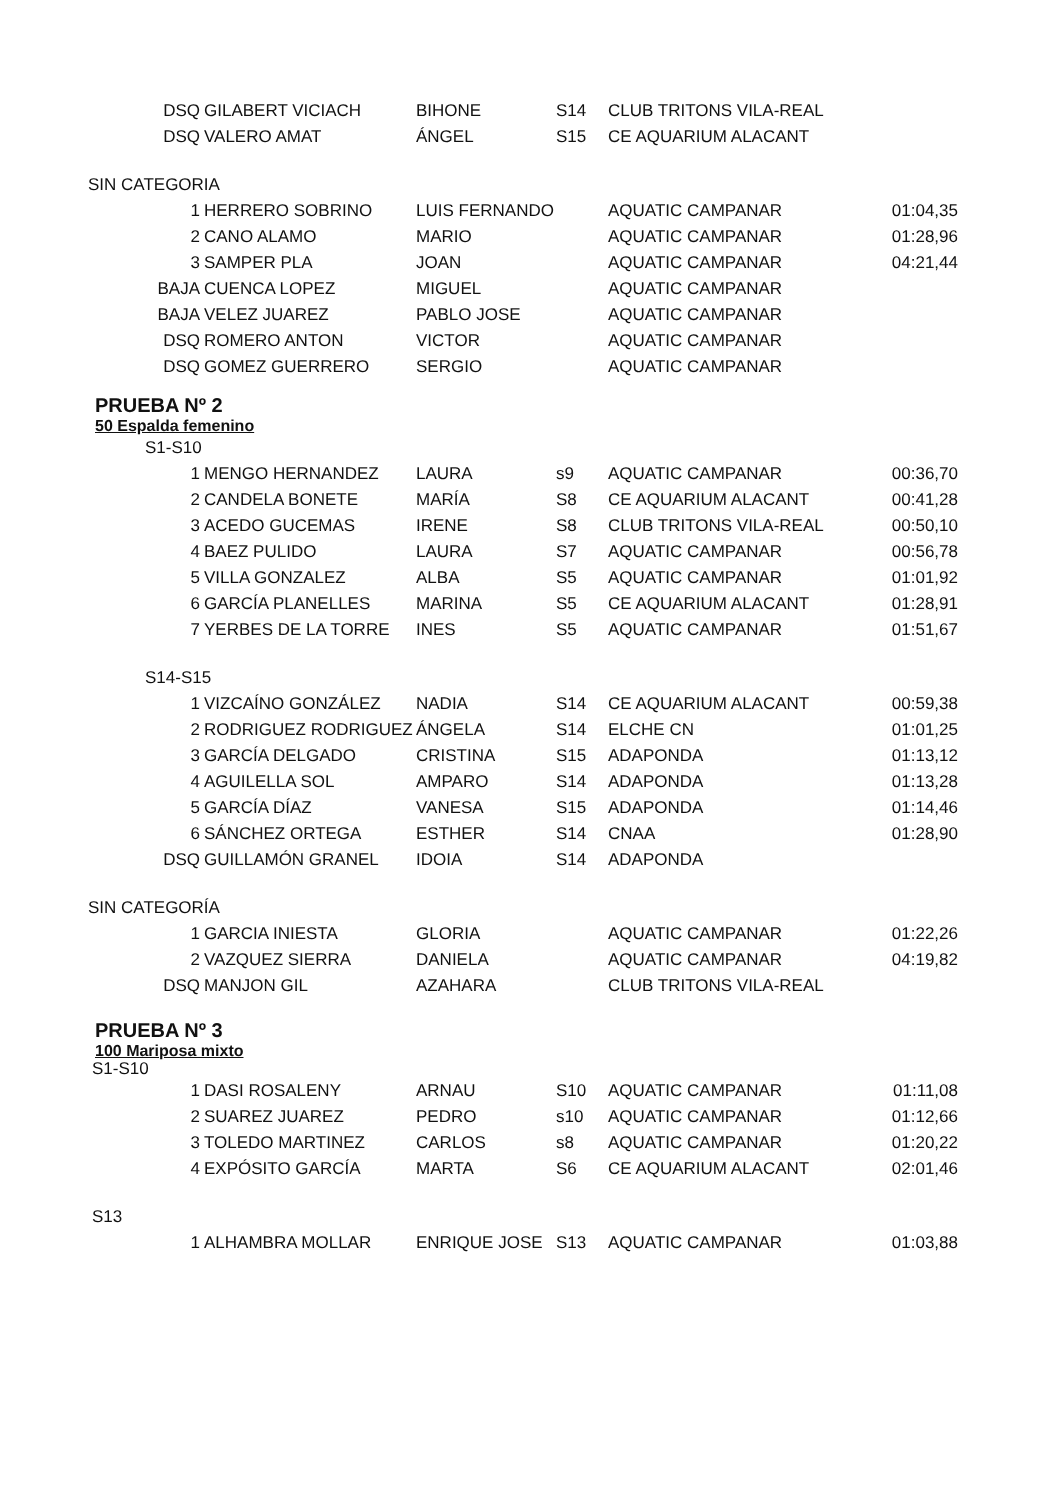| DSQ | GILABERT VICIACH | BIHONE | S14 | CLUB TRITONS VILA-REAL | |
| DSQ | VALERO AMAT | ÁNGEL | S15 | CE AQUARIUM ALACANT | |
SIN CATEGORIA
| 1 | HERRERO SOBRINO | LUIS FERNANDO | | AQUATIC CAMPANAR | 01:04,35 |
| 2 | CANO ALAMO | MARIO | | AQUATIC CAMPANAR | 01:28,96 |
| 3 | SAMPER PLA | JOAN | | AQUATIC CAMPANAR | 04:21,44 |
| BAJA | CUENCA LOPEZ | MIGUEL | | AQUATIC CAMPANAR | |
| BAJA | VELEZ JUAREZ | PABLO JOSE | | AQUATIC CAMPANAR | |
| DSQ | ROMERO ANTON | VICTOR | | AQUATIC CAMPANAR | |
| DSQ | GOMEZ GUERRERO | SERGIO | | AQUATIC CAMPANAR | |
PRUEBA Nº 2
50 Espalda femenino
S1-S10
| 1 | MENGO HERNANDEZ | LAURA | s9 | AQUATIC CAMPANAR | 00:36,70 |
| 2 | CANDELA BONETE | MARÍA | S8 | CE AQUARIUM ALACANT | 00:41,28 |
| 3 | ACEDO GUCEMAS | IRENE | S8 | CLUB TRITONS VILA-REAL | 00:50,10 |
| 4 | BAEZ PULIDO | LAURA | S7 | AQUATIC CAMPANAR | 00:56,78 |
| 5 | VILLA GONZALEZ | ALBA | S5 | AQUATIC CAMPANAR | 01:01,92 |
| 6 | GARCÍA PLANELLES | MARINA | S5 | CE AQUARIUM ALACANT | 01:28,91 |
| 7 | YERBES DE LA TORRE | INES | S5 | AQUATIC CAMPANAR | 01:51,67 |
S14-S15
| 1 | VIZCAÍNO GONZÁLEZ | NADIA | S14 | CE AQUARIUM ALACANT | 00:59,38 |
| 2 | RODRIGUEZ RODRIGUEZ | ÁNGELA | S14 | ELCHE CN | 01:01,25 |
| 3 | GARCÍA DELGADO | CRISTINA | S15 | ADAPONDA | 01:13,12 |
| 4 | AGUILELLA SOL | AMPARO | S14 | ADAPONDA | 01:13,28 |
| 5 | GARCÍA DÍAZ | VANESA | S15 | ADAPONDA | 01:14,46 |
| 6 | SÁNCHEZ ORTEGA | ESTHER | S14 | CNAA | 01:28,90 |
| DSQ | GUILLAMÓN GRANEL | IDOIA | S14 | ADAPONDA | |
SIN CATEGORÍA
| 1 | GARCIA INIESTA | GLORIA | | AQUATIC CAMPANAR | 01:22,26 |
| 2 | VAZQUEZ SIERRA | DANIELA | | AQUATIC CAMPANAR | 04:19,82 |
| DSQ | MANJON GIL | AZAHARA | | CLUB TRITONS VILA-REAL | |
PRUEBA Nº 3
100 Mariposa mixto
S1-S10
| 1 | DASI ROSALENY | ARNAU | S10 | AQUATIC CAMPANAR | 01:11,08 |
| 2 | SUAREZ JUAREZ | PEDRO | s10 | AQUATIC CAMPANAR | 01:12,66 |
| 3 | TOLEDO MARTINEZ | CARLOS | s8 | AQUATIC CAMPANAR | 01:20,22 |
| 4 | EXPÓSITO GARCÍA | MARTA | S6 | CE AQUARIUM ALACANT | 02:01,46 |
S13
| 1 | ALHAMBRA MOLLAR | ENRIQUE JOSE | S13 | AQUATIC CAMPANAR | 01:03,88 |